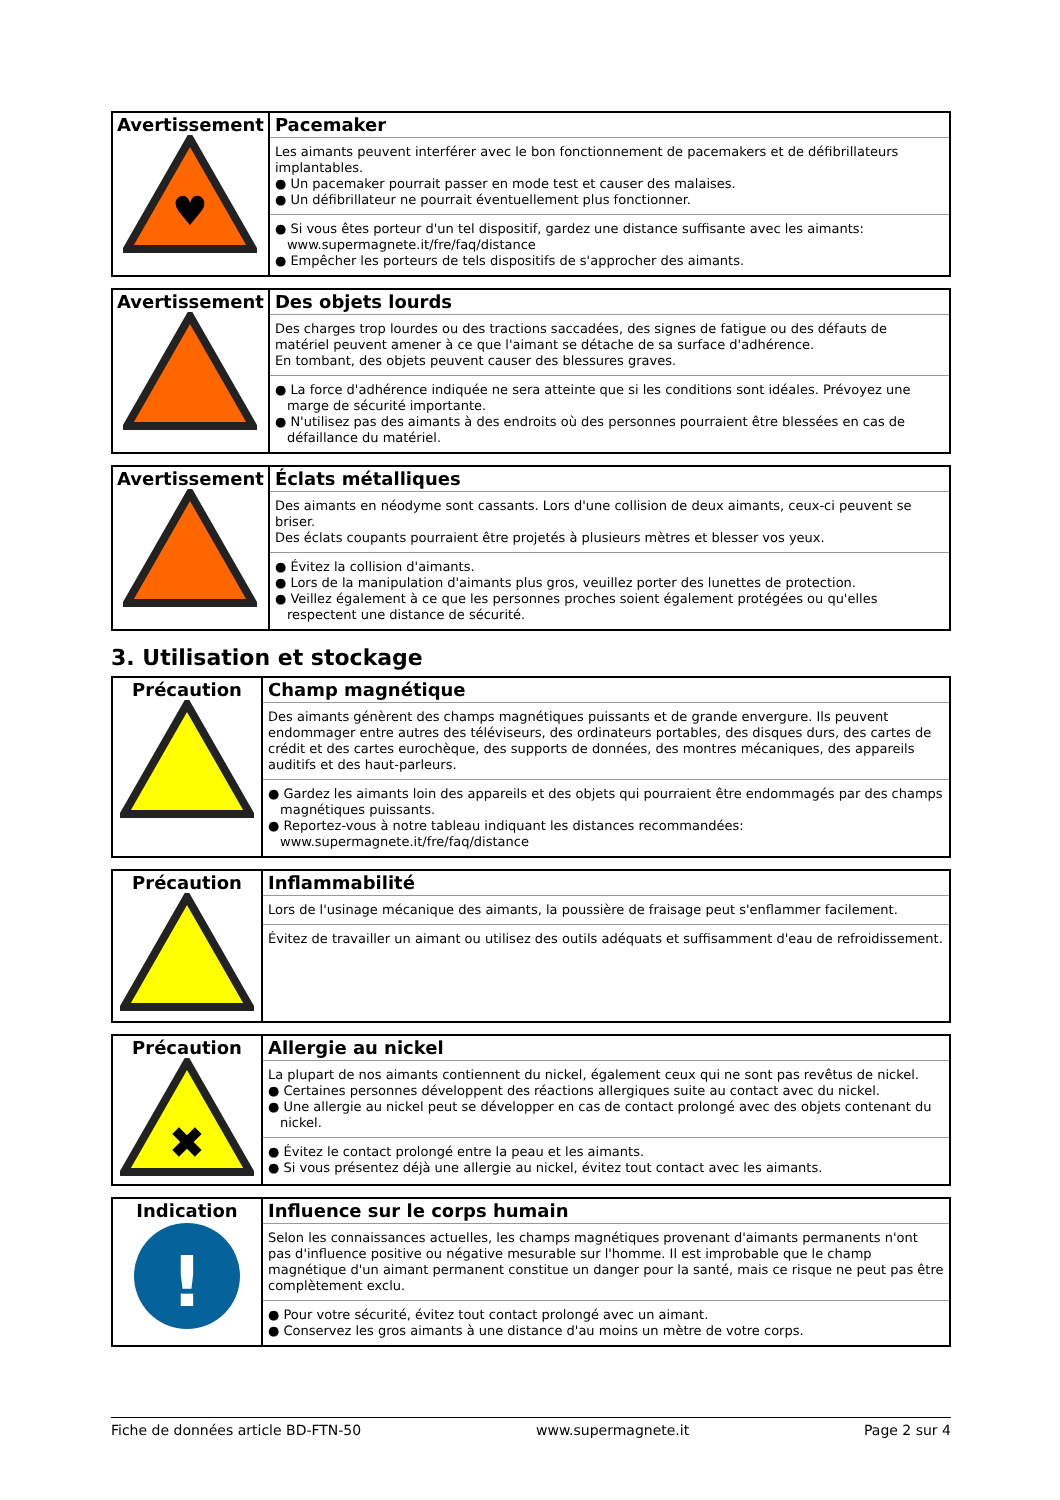| Avertissement ♥ | Pacemaker Les aimants peuvent interférer avec le bon fonctionnement de pacemakers et de défibrillateurs implantables. ● Un pacemaker pourrait passer en mode test et causer des malaises. ● Un défibrillateur ne pourrait éventuellement plus fonctionner. ● Si vous êtes porteur d'un tel dispositif, gardez une distance suffisante avec les aimants: www.supermagnete.it/fre/faq/distance ● Empêcher les porteurs de tels dispositifs de s'approcher des aimants. |
| Avertissement | Des objets lourds Des charges trop lourdes ou des tractions saccadées, des signes de fatigue ou des défauts de matériel peuvent amener à ce que l'aimant se détache de sa surface d'adhérence. En tombant, des objets peuvent causer des blessures graves. ● La force d'adhérence indiquée ne sera atteinte que si les conditions sont idéales. Prévoyez une marge de sécurité importante. ● N'utilisez pas des aimants à des endroits où des personnes pourraient être blessées en cas de défaillance du matériel. |
| Avertissement | Éclats métalliques Des aimants en néodyme sont cassants. Lors d'une collision de deux aimants, ceux-ci peuvent se briser. Des éclats coupants pourraient être projetés à plusieurs mètres et blesser vos yeux. ● Évitez la collision d'aimants. ● Lors de la manipulation d'aimants plus gros, veuillez porter des lunettes de protection. ● Veillez également à ce que les personnes proches soient également protégées ou qu'elles respectent une distance de sécurité. |
3. Utilisation et stockage
| Précaution | Champ magnétique Des aimants génèrent des champs magnétiques puissants et de grande envergure. Ils peuvent endommager entre autres des téléviseurs, des ordinateurs portables, des disques durs, des cartes de crédit et des cartes eurochèque, des supports de données, des montres mécaniques, des appareils auditifs et des haut-parleurs. ● Gardez les aimants loin des appareils et des objets qui pourraient être endommagés par des champs magnétiques puissants. ● Reportez-vous à notre tableau indiquant les distances recommandées: www.supermagnete.it/fre/faq/distance |
| Précaution | Inflammabilité Lors de l'usinage mécanique des aimants, la poussière de fraisage peut s'enflammer facilement. Évitez de travailler un aimant ou utilisez des outils adéquats et suffisamment d'eau de refroidissement. |
| Précaution ✖ | Allergie au nickel La plupart de nos aimants contiennent du nickel, également ceux qui ne sont pas revêtus de nickel. ● Certaines personnes développent des réactions allergiques suite au contact avec du nickel. ● Une allergie au nickel peut se développer en cas de contact prolongé avec des objets contenant du nickel. ● Évitez le contact prolongé entre la peau et les aimants. ● Si vous présentez déjà une allergie au nickel, évitez tout contact avec les aimants. |
| Indication ! | Influence sur le corps humain Selon les connaissances actuelles, les champs magnétiques provenant d'aimants permanents n'ont pas d'influence positive ou négative mesurable sur l'homme. Il est improbable que le champ magnétique d'un aimant permanent constitue un danger pour la santé, mais ce risque ne peut pas être complètement exclu. ● Pour votre sécurité, évitez tout contact prolongé avec un aimant. ● Conservez les gros aimants à une distance d'au moins un mètre de votre corps. |
Fiche de données article BD-FTN-50 www.supermagnete.it Page 2 sur 4